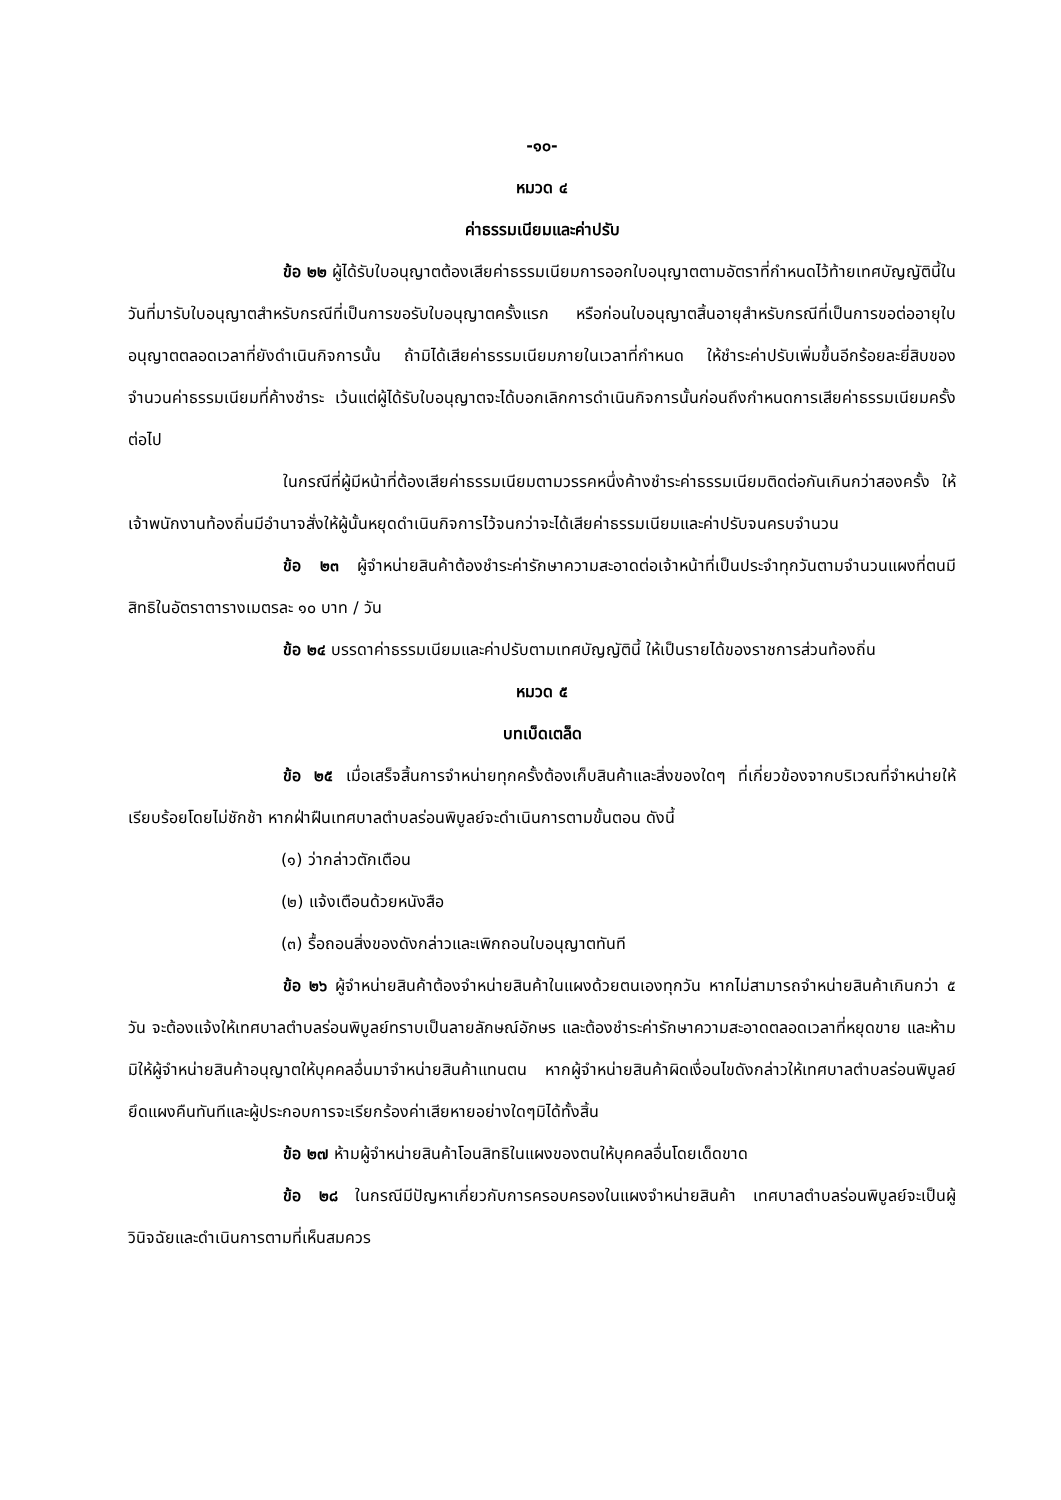-๑๐-
หมวด ๔
ค่าธรรมเนียมและค่าปรับ
ข้อ ๒๒ ผู้ได้รับใบอนุญาตต้องเสียค่าธรรมเนียมการออกใบอนุญาตตามอัตราที่กำหนดไว้ท้ายเทศบัญญัตินี้ในวันที่มารับใบอนุญาตสำหรับกรณีที่เป็นการขอรับใบอนุญาตครั้งแรก หรือก่อนใบอนุญาตสิ้นอายุสำหรับกรณีที่เป็นการขอต่ออายุใบอนุญาตตลอดเวลาที่ยังดำเนินกิจการนั้น ถ้ามิได้เสียค่าธรรมเนียมภายในเวลาที่กำหนด ให้ชำระค่าปรับเพิ่มขึ้นอีกร้อยละยี่สิบของจำนวนค่าธรรมเนียมที่ค้างชำระ เว้นแต่ผู้ได้รับใบอนุญาตจะได้บอกเลิกการดำเนินกิจการนั้นก่อนถึงกำหนดการเสียค่าธรรมเนียมครั้งต่อไป
ในกรณีที่ผู้มีหน้าที่ต้องเสียค่าธรรมเนียมตามวรรคหนึ่งค้างชำระค่าธรรมเนียมติดต่อกันเกินกว่าสองครั้ง ให้เจ้าพนักงานท้องถิ่นมีอำนาจสั่งให้ผู้นั้นหยุดดำเนินกิจการไว้จนกว่าจะได้เสียค่าธรรมเนียมและค่าปรับจนครบจำนวน
ข้อ ๒๓ ผู้จำหน่ายสินค้าต้องชำระค่ารักษาความสะอาดต่อเจ้าหน้าที่เป็นประจำทุกวันตามจำนวนแผงที่ตนมีสิทธิในอัตราตารางเมตรละ ๑๐ บาท / วัน
ข้อ ๒๔ บรรดาค่าธรรมเนียมและค่าปรับตามเทศบัญญัตินี้ ให้เป็นรายได้ของราชการส่วนท้องถิ่น
หมวด ๕
บทเบ็ดเตล็ด
ข้อ ๒๕ เมื่อเสร็จสิ้นการจำหน่ายทุกครั้งต้องเก็บสินค้าและสิ่งของใดๆ ที่เกี่ยวข้องจากบริเวณที่จำหน่ายให้เรียบร้อยโดยไม่ชักช้า หากฝ่าฝืนเทศบาลตำบลร่อนพิบูลย์จะดำเนินการตามขั้นตอน ดังนี้
(๑) ว่ากล่าวตักเตือน
(๒) แจ้งเตือนด้วยหนังสือ
(๓) รื้อถอนสิ่งของดังกล่าวและเพิกถอนใบอนุญาตทันที
ข้อ ๒๖ ผู้จำหน่ายสินค้าต้องจำหน่ายสินค้าในแผงด้วยตนเองทุกวัน หากไม่สามารถจำหน่ายสินค้าเกินกว่า ๕ วัน จะต้องแจ้งให้เทศบาลตำบลร่อนพิบูลย์ทราบเป็นลายลักษณ์อักษร และต้องชำระค่ารักษาความสะอาดตลอดเวลาที่หยุดขาย และห้ามมิให้ผู้จำหน่ายสินค้าอนุญาตให้บุคคลอื่นมาจำหน่ายสินค้าแทนตน หากผู้จำหน่ายสินค้าผิดเงื่อนไขดังกล่าวให้เทศบาลตำบลร่อนพิบูลย์ยึดแผงคืนทันทีและผู้ประกอบการจะเรียกร้องค่าเสียหายอย่างใดๆมิได้ทั้งสิ้น
ข้อ ๒๗ ห้ามผู้จำหน่ายสินค้าโอนสิทธิในแผงของตนให้บุคคลอื่นโดยเด็ดขาด
ข้อ ๒๘ ในกรณีมีปัญหาเกี่ยวกับการครอบครองในแผงจำหน่ายสินค้า เทศบาลตำบลร่อนพิบูลย์จะเป็นผู้วินิจฉัยและดำเนินการตามที่เห็นสมควร